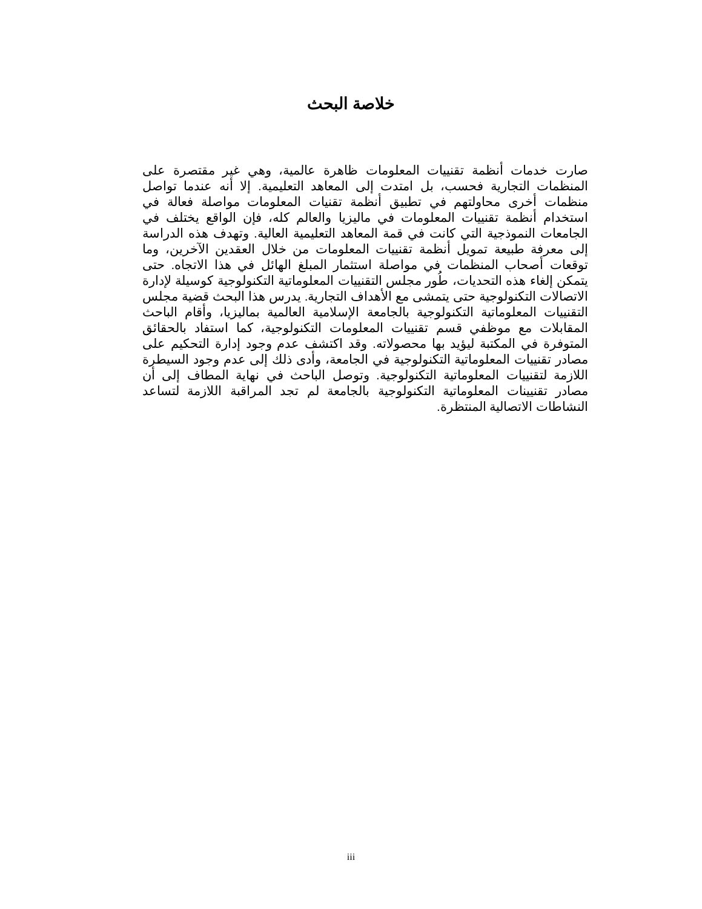خلاصة البحث
صارت خدمات أنظمة تقنييات المعلومات ظاهرة عالمية، وهي غير مقتصرة على المنظمات التجارية فحسب، بل امتدت إلى المعاهد التعليمية. إلا أنه عندما تواصل منظمات أخرى محاولتهم في تطبيق أنظمة تقنيات المعلومات مواصلة فعالة في استخدام أنظمة تقنييات المعلومات في ماليزيا والعالم كله، فإن الواقع يختلف في الجامعات النموذجية التي كانت في قمة المعاهد التعليمية العالية. وتهدف هذه الدراسة إلى معرفة طبيعة تمويل أنظمة تقنييات المعلومات من خلال العقدين الآخرين، وما توقعات أصحاب المنظمات في مواصلة استثمار المبلغ الهائل في هذا الاتجاه. حتى يتمكن إلغاء هذه التحديات، طُور مجلس التقنييات المعلوماتية التكنولوجية كوسيلة لإدارة الاتصالات التكنولوجية حتى يتمشى مع الأهداف التجارية. يدرس هذا البحث قضية مجلس التقنييات المعلوماتية التكنولوجية بالجامعة الإسلامية العالمية بماليزيا، وأقام الباحث المقابلات مع موظفي قسم تقنييات المعلومات التكنولوجية، كما استفاد بالحقائق المتوفرة في المكتبة ليؤيد بها محصولاته. وقد اكتشف عدم وجود إدارة التحكيم على مصادر تقنييات المعلوماتية التكنولوجية في الجامعة، وأدى ذلك إلى عدم وجود السيطرة اللازمة لتقنييات المعلوماتية التكنولوجية. وتوصل الباحث في نهاية المطاف إلى أن مصادر تقنيينات المعلوماتية التكنولوجية بالجامعة لم تجد المراقبة اللازمة لتساعد النشاطات الاتصالية المنتظرة.
iii